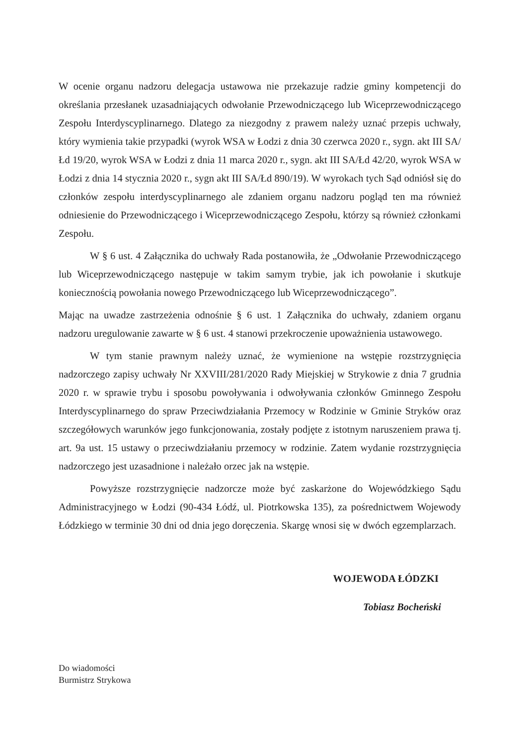W ocenie organu nadzoru delegacja ustawowa nie przekazuje radzie gminy kompetencji do określania przesłanek uzasadniających odwołanie Przewodniczącego lub Wiceprzewodniczącego Zespołu Interdyscyplinarnego. Dlatego za niezgodny z prawem należy uznać przepis uchwały, który wymienia takie przypadki (wyrok WSA w Łodzi z dnia 30 czerwca 2020 r., sygn. akt III SA/Łd 19/20, wyrok WSA w Łodzi z dnia 11 marca 2020 r., sygn. akt III SA/Łd 42/20, wyrok WSA w Łodzi z dnia 14 stycznia 2020 r., sygn akt III SA/Łd 890/19). W wyrokach tych Sąd odniósł się do członków zespołu interdyscyplinarnego ale zdaniem organu nadzoru pogląd ten ma również odniesienie do Przewodniczącego i Wiceprzewodniczącego Zespołu, którzy są również członkami Zespołu.
W § 6 ust. 4 Załącznika do uchwały Rada postanowiła, że „Odwołanie Przewodniczącego lub Wiceprzewodniczącego następuje w takim samym trybie, jak ich powołanie i skutkuje koniecznością powołania nowego Przewodniczącego lub Wiceprzewodniczącego”.
Mając na uwadze zastrzeżenia odnośnie § 6 ust. 1 Załącznika do uchwały, zdaniem organu nadzoru uregulowanie zawarte w § 6 ust. 4 stanowi przekroczenie upoważnienia ustawowego.
W tym stanie prawnym należy uznać, że wymienione na wstępie rozstrzygnięcia nadzorczego zapisy uchwały Nr XXVIII/281/2020 Rady Miejskiej w Strykowie z dnia 7 grudnia 2020 r. w sprawie trybu i sposobu powoływania i odwoływania członków Gminnego Zespołu Interdyscyplinarnego do spraw Przeciwdziałania Przemocy w Rodzinie w Gminie Stryków oraz szczegółowych warunków jego funkcjonowania, zostały podjęte z istotnym naruszeniem prawa tj. art. 9a ust. 15 ustawy o przeciwdziałaniu przemocy w rodzinie. Zatem wydanie rozstrzygnięcia nadzorczego jest uzasadnione i należało orzec jak na wstępie.
Powyższe rozstrzygnięcie nadzorcze może być zaskarżone do Wojewódzkiego Sądu Administracyjnego w Łodzi (90-434 Łódź, ul. Piotrkowska 135), za pośrednictwem Wojewody Łódzkiego w terminie 30 dni od dnia jego doręczenia. Skargę wnosi się w dwóch egzemplarzach.
WOJEWODA ŁÓDZKI
Tobiasz Bocheński
Do wiadomości
Burmistrz Strykowa